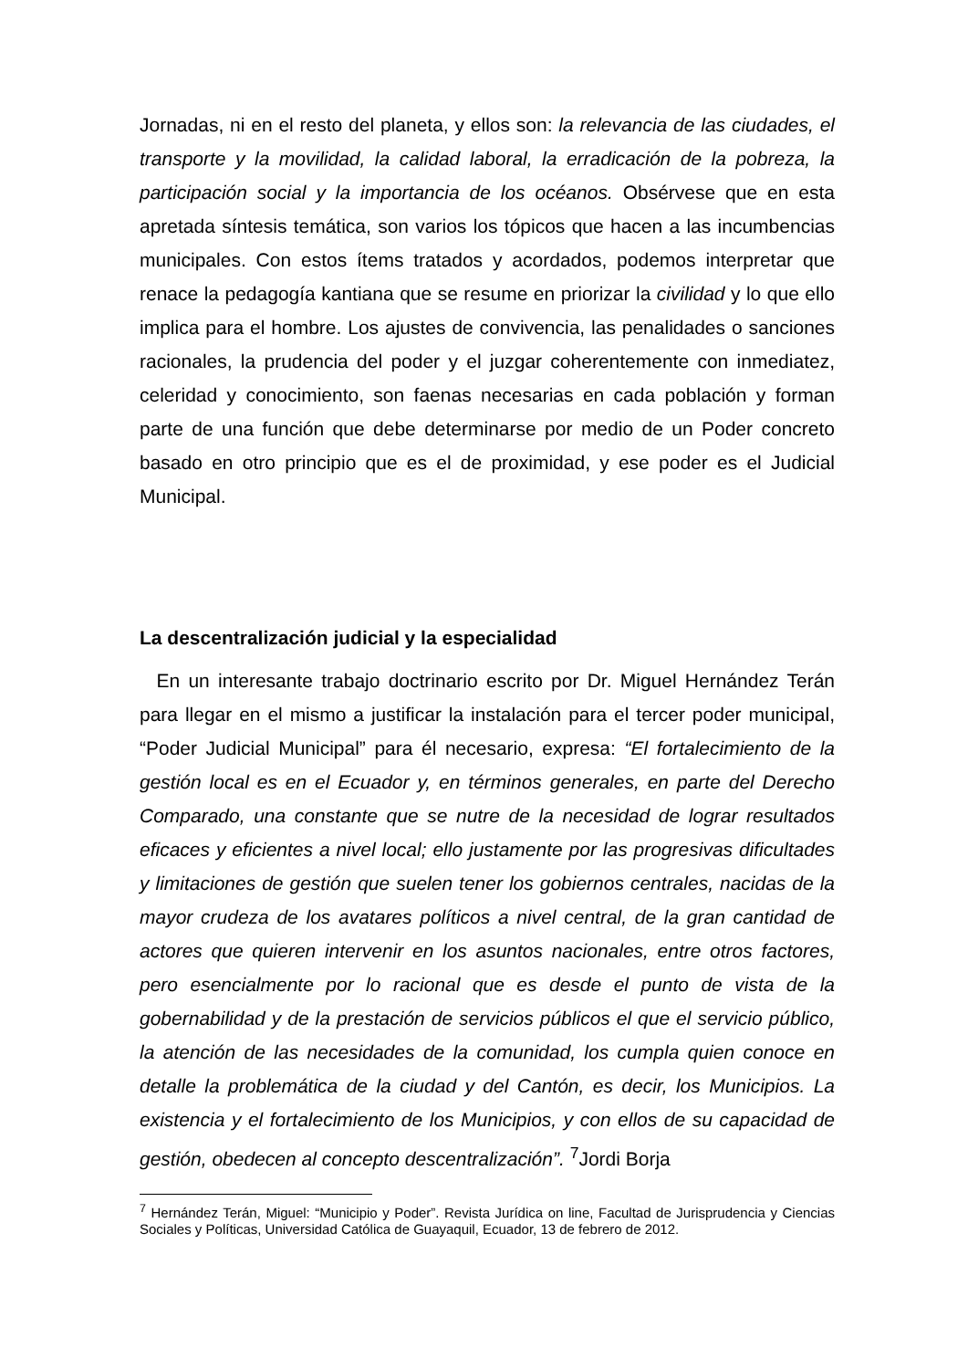Jornadas, ni en el resto del planeta, y ellos son: la relevancia de las ciudades, el transporte y la movilidad, la calidad laboral, la erradicación de la pobreza, la participación social y la importancia de los océanos. Obsérvese que en esta apretada síntesis temática, son varios los tópicos que hacen a las incumbencias municipales. Con estos ítems tratados y acordados, podemos interpretar que renace la pedagogía kantiana que se resume en priorizar la civilidad y lo que ello implica para el hombre. Los ajustes de convivencia, las penalidades o sanciones racionales, la prudencia del poder y el juzgar coherentemente con inmediatez, celeridad y conocimiento, son faenas necesarias en cada población y forman parte de una función que debe determinarse por medio de un Poder concreto basado en otro principio que es el de proximidad, y ese poder es el Judicial Municipal.
La descentralización judicial y la especialidad
En un interesante trabajo doctrinario escrito por Dr. Miguel Hernández Terán para llegar en el mismo a justificar la instalación para el tercer poder municipal, “Poder Judicial Municipal” para él necesario, expresa: “El fortalecimiento de la gestión local es en el Ecuador y, en términos generales, en parte del Derecho Comparado, una constante que se nutre de la necesidad de lograr resultados eficaces y eficientes a nivel local; ello justamente por las progresivas dificultades y limitaciones de gestión que suelen tener los gobiernos centrales, nacidas de la mayor crudeza de los avatares políticos a nivel central, de la gran cantidad de actores que quieren intervenir en los asuntos nacionales, entre otros factores, pero esencialmente por lo racional que es desde el punto de vista de la gobernabilidad y de la prestación de servicios públicos el que el servicio público, la atención de las necesidades de la comunidad, los cumpla quien conoce en detalle la problemática de la ciudad y del Cantón, es decir, los Municipios. La existencia y el fortalecimiento de los Municipios, y con ellos de su capacidad de gestión, obedecen al concepto descentralización”. <sup>7</sup>Jordi Borja
<sup>7</sup> Hernández Terán, Miguel: “Municipio y Poder”. Revista Jurídica on line, Facultad de Jurisprudencia y Ciencias Sociales y Políticas, Universidad Católica de Guayaquil, Ecuador, 13 de febrero de 2012.